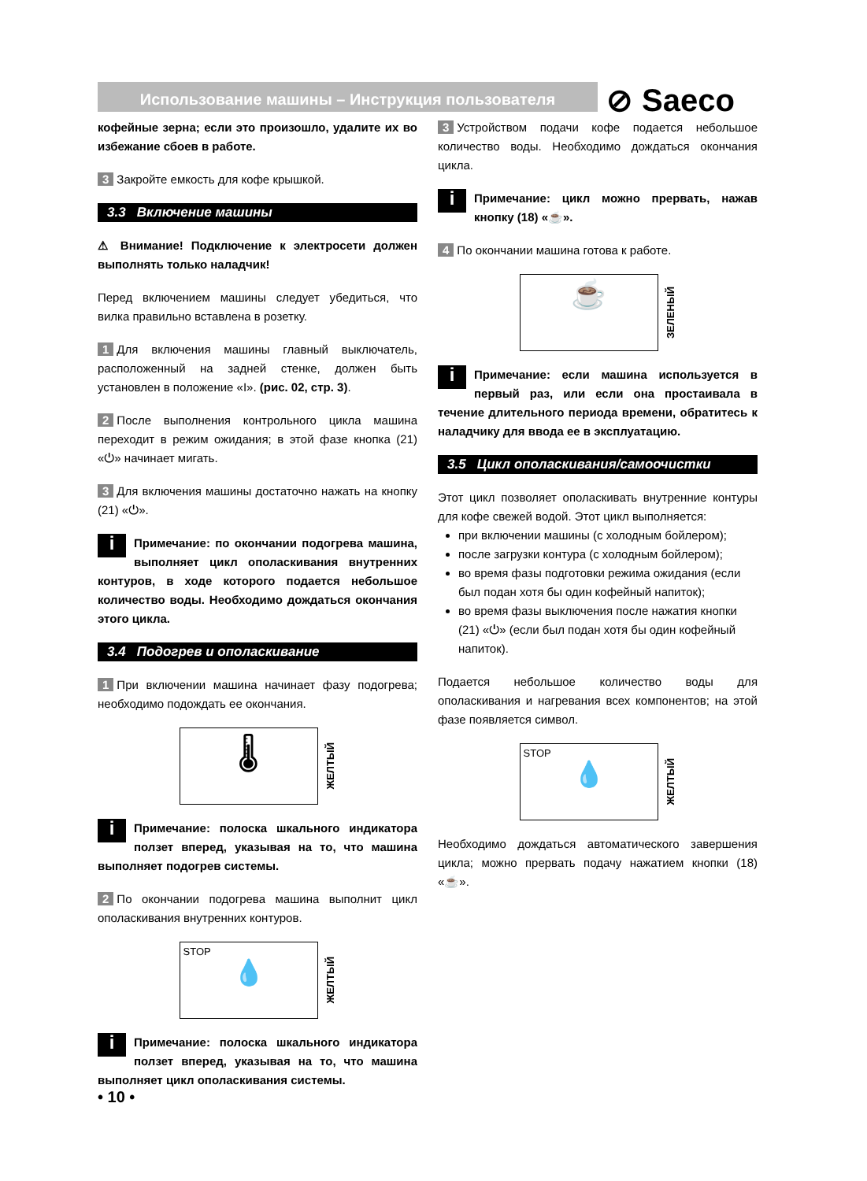Использование машины – Инструкция пользователя ⊘ Saeco
кофейные зерна; если это произошло, удалите их во избежание сбоев в работе.
3 Закройте емкость для кофе крышкой.
3.3 Включение машины
⚠ Внимание! Подключение к электросети должен выполнять только наладчик!
Перед включением машины следует убедиться, что вилка правильно вставлена в розетку.
1 Для включения машины главный выключатель, расположенный на задней стенке, должен быть установлен в положение «I». (рис. 02, стр. 3).
2 После выполнения контрольного цикла машина переходит в режим ожидания; в этой фазе кнопка (21) «⏻» начинает мигать.
3 Для включения машины достаточно нажать на кнопку (21) «⏻».
i Примечание: по окончании подогрева машина, выполняет цикл ополаскивания внутренних контуров, в ходе которого подается небольшое количество воды. Необходимо дождаться окончания этого цикла.
3.4 Подогрев и ополаскивание
1 При включении машина начинает фазу подогрева; необходимо подождать ее окончания.
🌡
ЖЕЛТЫЙ
i Примечание: полоска шкального индикатора ползет вперед, указывая на то, что машина выполняет подогрев системы.
2 По окончании подогрева машина выполнит цикл ополаскивания внутренних контуров.
STOP
💧
ЖЕЛТЫЙ
i Примечание: полоска шкального индикатора ползет вперед, указывая на то, что машина выполняет цикл ополаскивания системы.
3 Устройством подачи кофе подается небольшое количество воды. Необходимо дождаться окончания цикла.
i Примечание: цикл можно прервать, нажав кнопку (18) «☕».
4 По окончании машина готова к работе.
☕
ЗЕЛЕНЫЙ
i Примечание: если машина используется в первый раз, или если она простаивала в течение длительного периода времени, обратитесь к наладчику для ввода ее в эксплуатацию.
3.5 Цикл ополаскивания/самоочистки
Этот цикл позволяет ополаскивать внутренние контуры для кофе свежей водой. Этот цикл выполняется:
при включении машины (с холодным бойлером);
после загрузки контура (с холодным бойлером);
во время фазы подготовки режима ожидания (если был подан хотя бы один кофейный напиток);
во время фазы выключения после нажатия кнопки (21) «⏻» (если был подан хотя бы один кофейный напиток).
Подается небольшое количество воды для ополаскивания и нагревания всех компонентов; на этой фазе появляется символ.
STOP
💧
ЖЕЛТЫЙ
Необходимо дождаться автоматического завершения цикла; можно прервать подачу нажатием кнопки (18) «☕».
• 10 •